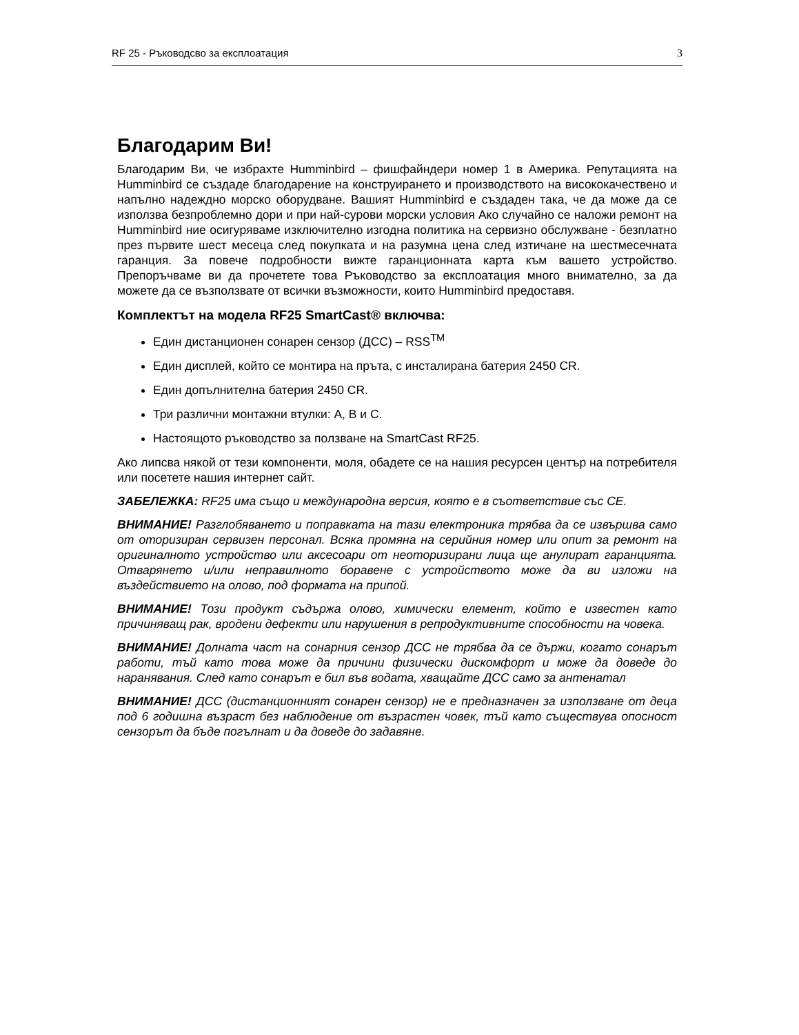RF 25 - Ръководсво за експлоатация 3
Благодарим Ви!
Благодарим Ви, че избрахте Humminbird – фишфайндери номер 1 в Америка. Репутацията на Humminbird се създаде благодарение на конструирането и производството на висококачествено и напълно надеждно морско оборудване. Вашият Humminbird е създаден така, че да може да се използва безпроблемно дори и при най-сурови морски условия Ако случайно се наложи ремонт на Humminbird ние осигуряваме изключително изгодна политика на сервизно обслужване - безплатно през първите шест месеца след покупката и на разумна цена след изтичане на шестмесечната гаранция. За повече подробности вижте гаранционната карта към вашето устройство. Препоръчваме ви да прочетете това Ръководство за експлоатация много внимателно, за да можете да се възползвате от всички възможности, които Humminbird предоставя.
Комплектът на модела RF25 SmartCast® включва:
Един дистанционен сонарен сензор (ДСС) – RSS<sup>TM</sup>
Един дисплей, който се монтира на пръта, с инсталирана батерия 2450 CR.
Един допълнителна батерия 2450 CR.
Три различни монтажни втулки: A, B и C.
Настоящото ръководство за ползване на SmartCast RF25.
Ако липсва някой от тези компоненти, моля, обадете се на нашия ресурсен център на потребителя или посетете нашия интернет сайт.
ЗАБЕЛЕЖКА: RF25 има също и международна версия, която е в съответствие със CE.
ВНИМАНИЕ! Разглобяването и поправката на тази електроника трябва да се извършва само от оторизиран сервизен персонал. Всяка промяна на серийния номер или опит за ремонт на оригиналното устройство или аксесоари от неоторизирани лица ще анулират гаранцията. Отварянето и/или неправилното боравене с устройството може да ви изложи на въздействието на олово, под формата на припой.
ВНИМАНИЕ! Този продукт съдържа олово, химически елемент, който е известен като причиняващ рак, вродени дефекти или нарушения в репродуктивните способности на човека.
ВНИМАНИЕ! Долната част на сонарния сензор ДСС не трябва да се държи, когато сонарът работи, тъй като това може да причини физически дискомфорт и може да доведе до наранявания. След като сонарът е бил във водата, хващайте ДСС само за антенатал
ВНИМАНИЕ! ДСС (дистанционният сонарен сензор) не е предназначен за използване от деца под 6 годишна възраст без наблюдение от възрастен човек, тъй като съществува опосност сензорът да бъде погълнат и да доведе до задавяне.